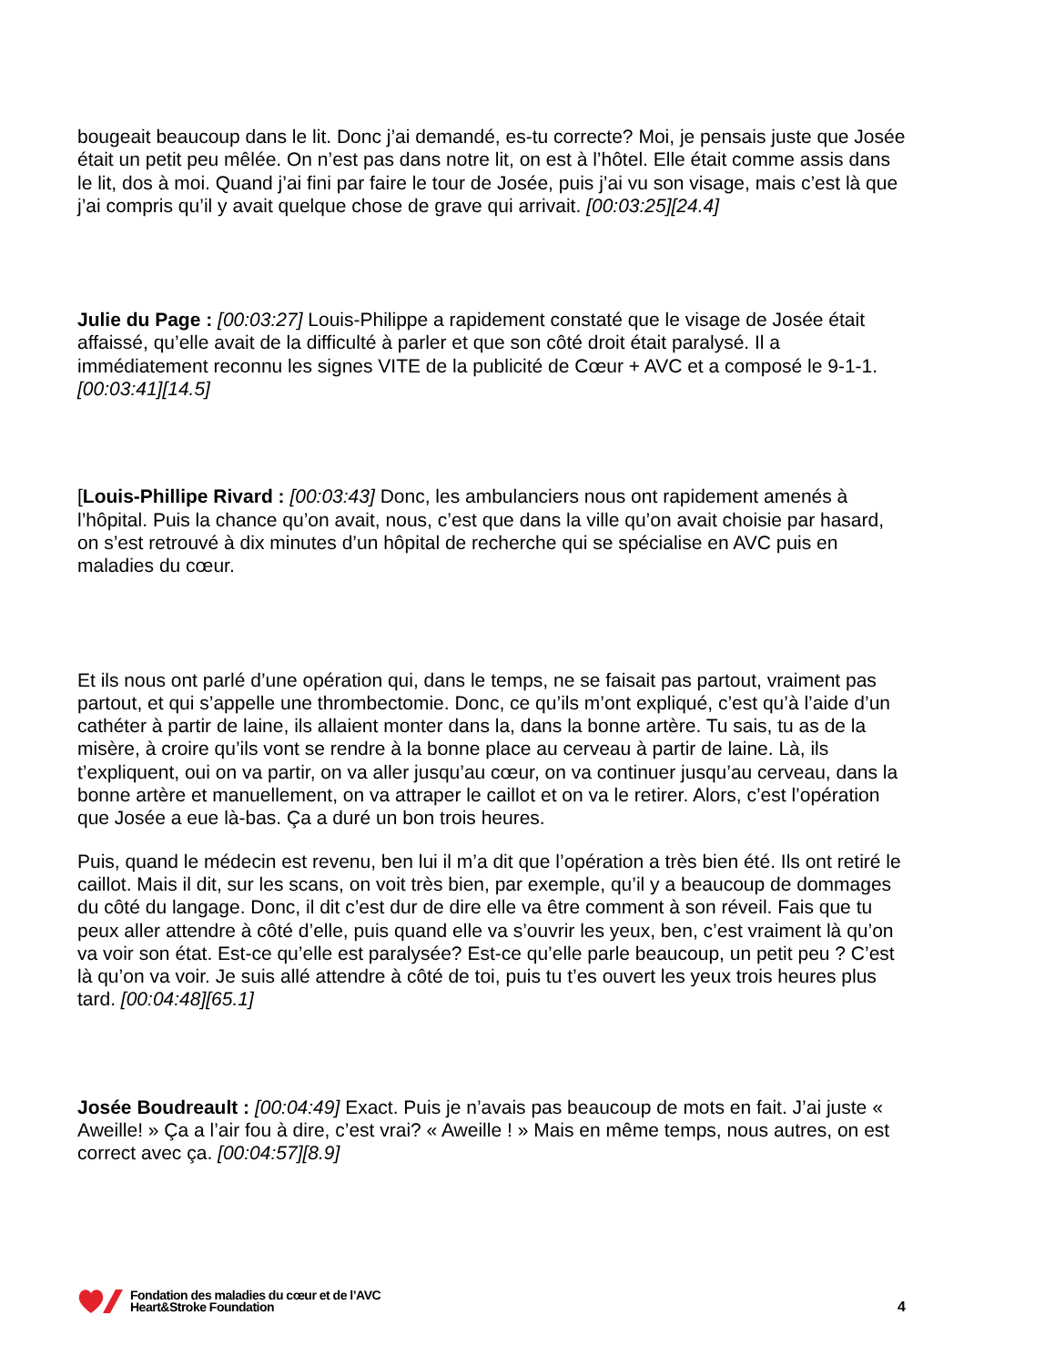bougeait beaucoup dans le lit. Donc j’ai demandé, es-tu correcte? Moi, je pensais juste que Josée était un petit peu mêlée. On n’est pas dans notre lit, on est à l’hôtel. Elle était comme assis dans le lit, dos à moi. Quand j’ai fini par faire le tour de Josée, puis j’ai vu son visage, mais c’est là que j’ai compris qu’il y avait quelque chose de grave qui arrivait. [00:03:25][24.4]
Julie du Page : [00:03:27] Louis-Philippe a rapidement constaté que le visage de Josée était affaissé, qu’elle avait de la difficulté à parler et que son côté droit était paralysé. Il a immédiatement reconnu les signes VITE de la publicité de Cœur + AVC et a composé le 9-1-1. [00:03:41][14.5]
[Louis-Phillipe Rivard : [00:03:43] Donc, les ambulanciers nous ont rapidement amenés à l’hôpital. Puis la chance qu’on avait, nous, c’est que dans la ville qu’on avait choisie par hasard, on s’est retrouvé à dix minutes d’un hôpital de recherche qui se spécialise en AVC puis en maladies du cœur.
Et ils nous ont parlé d’une opération qui, dans le temps, ne se faisait pas partout, vraiment pas partout, et qui s’appelle une thrombectomie. Donc, ce qu’ils m’ont expliqué, c’est qu’à l’aide d’un cathéter à partir de laine, ils allaient monter dans la, dans la bonne artère. Tu sais, tu as de la misère, à croire qu’ils vont se rendre à la bonne place au cerveau à partir de laine. Là, ils t’expliquent, oui on va partir, on va aller jusqu’au cœur, on va continuer jusqu’au cerveau, dans la bonne artère et manuellement, on va attraper le caillot et on va le retirer. Alors, c’est l’opération que Josée a eue là-bas. Ça a duré un bon trois heures.
Puis, quand le médecin est revenu, ben lui il m’a dit que l’opération a très bien été. Ils ont retiré le caillot. Mais il dit, sur les scans, on voit très bien, par exemple, qu’il y a beaucoup de dommages du côté du langage. Donc, il dit c’est dur de dire elle va être comment à son réveil. Fais que tu peux aller attendre à côté d’elle, puis quand elle va s’ouvrir les yeux, ben, c’est vraiment là qu’on va voir son état. Est-ce qu’elle est paralysée? Est-ce qu’elle parle beaucoup, un petit peu ? C’est là qu’on va voir. Je suis allé attendre à côté de toi, puis tu t’es ouvert les yeux trois heures plus tard. [00:04:48][65.1]
Josée Boudreault : [00:04:49] Exact. Puis je n’avais pas beaucoup de mots en fait. J’ai juste « Aweille! » Ça a l’air fou à dire, c’est vrai? « Aweille ! » Mais en même temps, nous autres, on est correct avec ça. [00:04:57][8.9]
Fondation des maladies du cœur et de l’AVC
Heart&Stroke Foundation
4